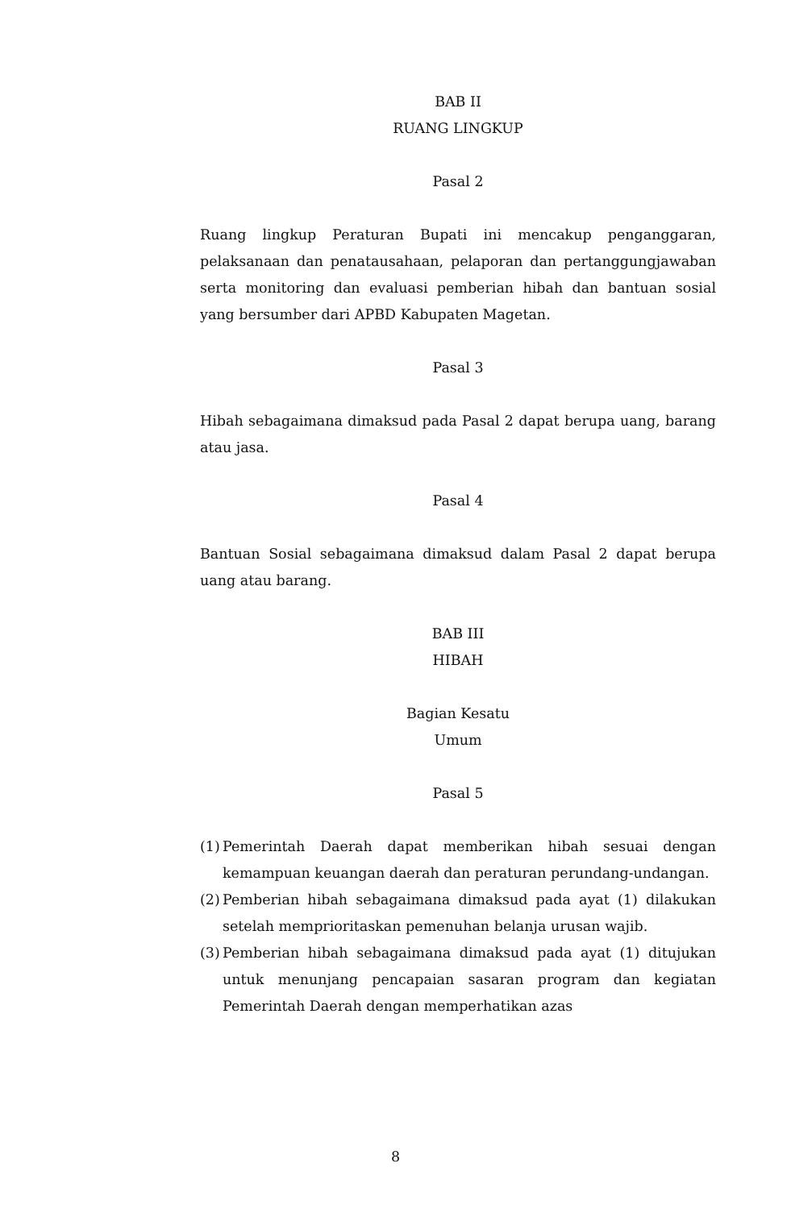BAB II
RUANG LINGKUP
Pasal 2
Ruang lingkup Peraturan Bupati ini mencakup penganggaran, pelaksanaan dan penatausahaan, pelaporan dan pertanggungjawaban serta monitoring dan evaluasi pemberian hibah dan bantuan sosial yang bersumber dari APBD Kabupaten Magetan.
Pasal 3
Hibah sebagaimana dimaksud pada Pasal 2 dapat berupa uang, barang atau jasa.
Pasal 4
Bantuan Sosial sebagaimana dimaksud dalam Pasal 2 dapat berupa uang atau barang.
BAB III
HIBAH
Bagian Kesatu
Umum
Pasal 5
(1) Pemerintah Daerah dapat memberikan hibah sesuai dengan kemampuan keuangan daerah dan peraturan perundang-undangan.
(2) Pemberian hibah sebagaimana dimaksud pada ayat (1) dilakukan setelah memprioritaskan pemenuhan belanja urusan wajib.
(3) Pemberian hibah sebagaimana dimaksud pada ayat (1) ditujukan untuk menunjang pencapaian sasaran program dan kegiatan Pemerintah Daerah dengan memperhatikan azas
8